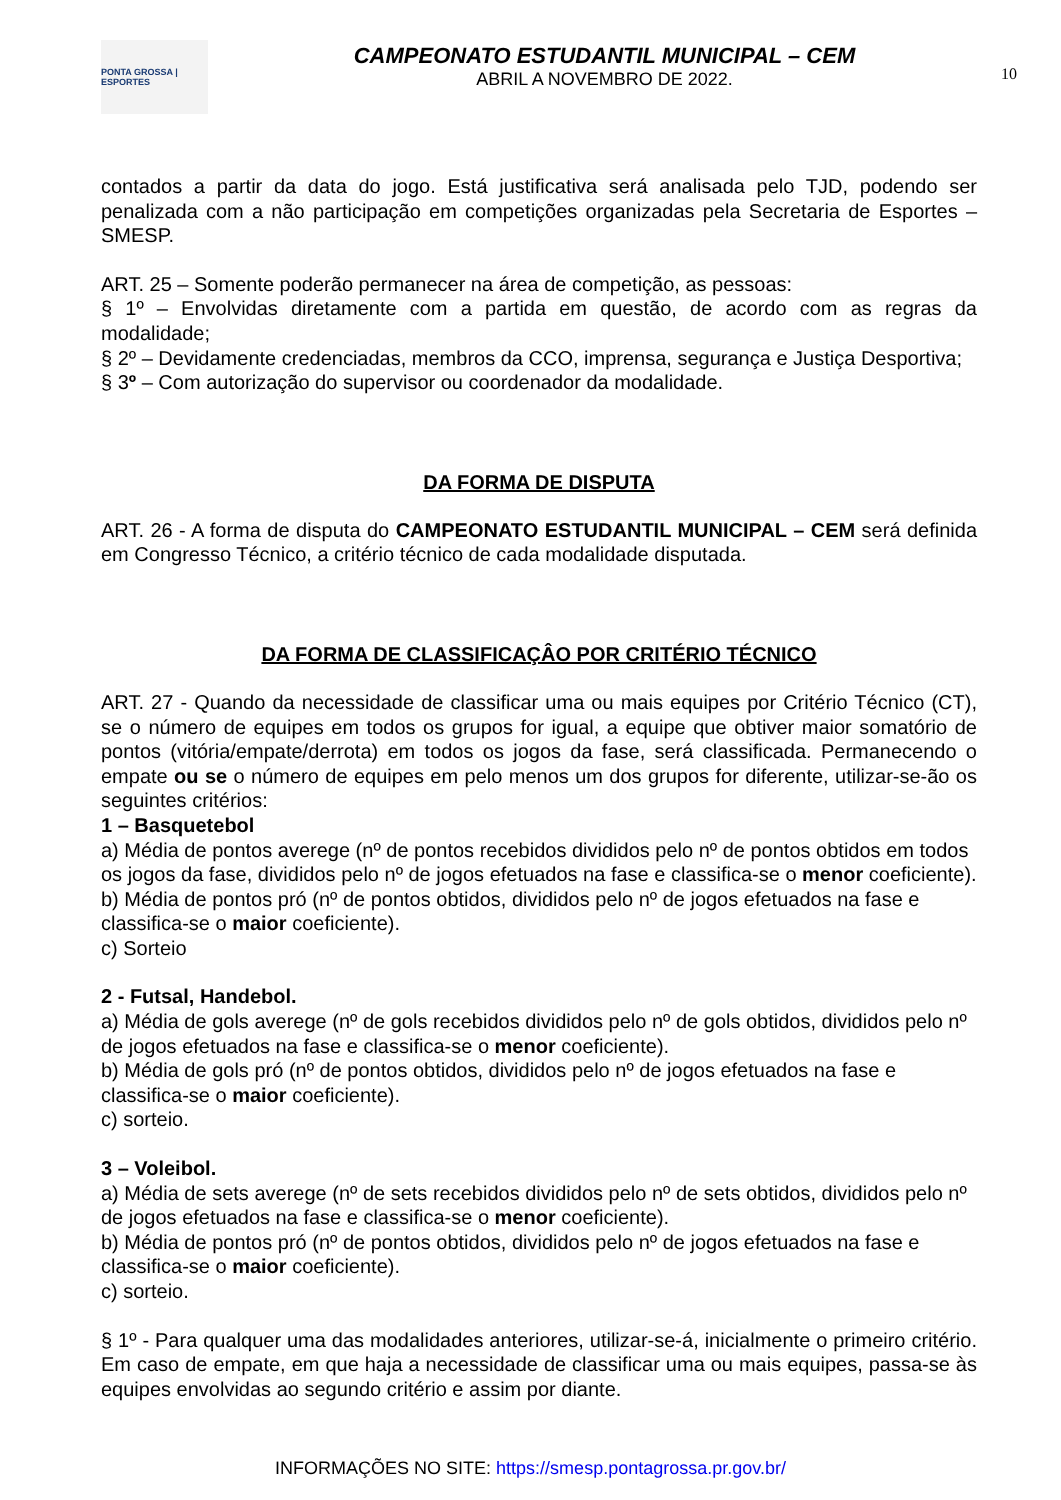PONTA GROSSA | ESPORTES
CAMPEONATO ESTUDANTIL MUNICIPAL – CEM
ABRIL A NOVEMBRO DE 2022.
10
contados a partir da data do jogo. Está justificativa será analisada pelo TJD, podendo ser penalizada com a não participação em competições organizadas pela Secretaria de Esportes – SMESP.
ART. 25 – Somente poderão permanecer na área de competição, as pessoas:
§ 1º – Envolvidas diretamente com a partida em questão, de acordo com as regras da modalidade;
§ 2º – Devidamente credenciadas, membros da CCO, imprensa, segurança e Justiça Desportiva;
§ 3º – Com autorização do supervisor ou coordenador da modalidade.
DA FORMA DE DISPUTA
ART. 26 - A forma de disputa do CAMPEONATO ESTUDANTIL MUNICIPAL – CEM será definida em Congresso Técnico, a critério técnico de cada modalidade disputada.
DA FORMA DE CLASSIFICAÇÂO POR CRITÉRIO TÉCNICO
ART. 27 - Quando da necessidade de classificar uma ou mais equipes por Critério Técnico (CT), se o número de equipes em todos os grupos for igual, a equipe que obtiver maior somatório de pontos (vitória/empate/derrota) em todos os jogos da fase, será classificada. Permanecendo o empate ou se o número de equipes em pelo menos um dos grupos for diferente, utilizar-se-ão os seguintes critérios:
1 – Basquetebol
a) Média de pontos averege (nº de pontos recebidos divididos pelo nº de pontos obtidos em todos os jogos da fase, divididos pelo nº de jogos efetuados na fase e classifica-se o menor coeficiente).
b) Média de pontos pró (nº de pontos obtidos, divididos pelo nº de jogos efetuados na fase e classifica-se o maior coeficiente).
c) Sorteio
2 - Futsal, Handebol.
a) Média de gols averege (nº de gols recebidos divididos pelo nº de gols obtidos, divididos pelo nº de jogos efetuados na fase e classifica-se o menor coeficiente).
b) Média de gols pró (nº de pontos obtidos, divididos pelo nº de jogos efetuados na fase e classifica-se o maior coeficiente).
c) sorteio.
3 – Voleibol.
a) Média de sets averege (nº de sets recebidos divididos pelo nº de sets obtidos, divididos pelo nº de jogos efetuados na fase e classifica-se o menor coeficiente).
b) Média de pontos pró (nº de pontos obtidos, divididos pelo nº de jogos efetuados na fase e classifica-se o maior coeficiente).
c) sorteio.
§ 1º - Para qualquer uma das modalidades anteriores, utilizar-se-á, inicialmente o primeiro critério. Em caso de empate, em que haja a necessidade de classificar uma ou mais equipes, passa-se às equipes envolvidas ao segundo critério e assim por diante.
INFORMAÇÕES NO SITE: https://smesp.pontagrossa.pr.gov.br/